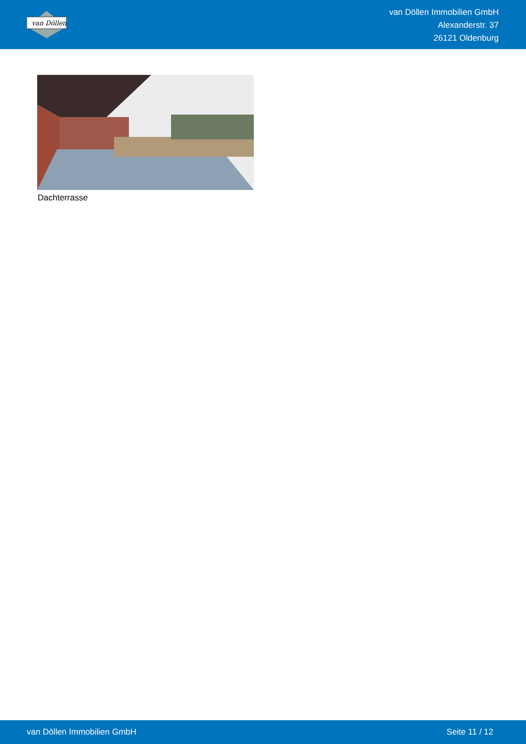van Döllen
van Döllen Immobilien GmbH
Alexanderstr. 37
26121 Oldenburg
Dachterrasse
van Döllen Immobilien GmbH Seite 11 / 12